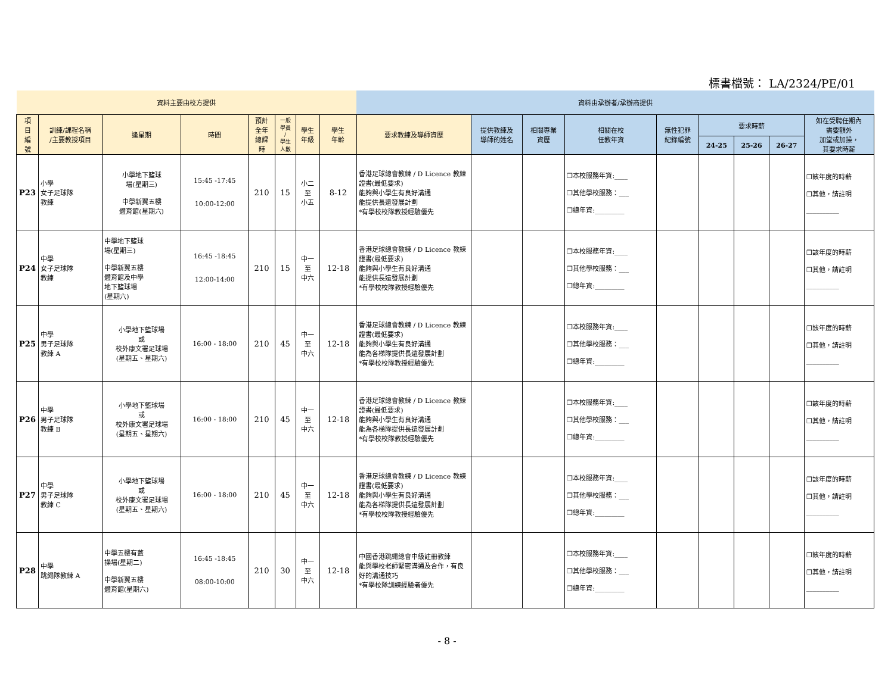標書檔號： LA/2324/PE/01
| 資料主要由校方提供 | | | | | | | | 資料由承辦者/承辦商提供 | | | | | | | | |
| --- | --- | --- | --- | --- | --- | --- | --- | --- | --- | --- | --- | --- | --- | --- | --- | --- |
| 項 目 編 號 | 訓練/課程名稱 /主要教授項目 | 逢星期 | 時間 | 預計 全年 總課 時 | 一般 學員 / 學生 人數 | 學生 年級 | 學生 年齡 | 要求教練及導師資歷 | 提供教練及 導師的姓名 | 相關專業 資歷 | 相關在校 任教年資 | 無性犯罪 紀錄編號 | 要求時薪 | | | 如在受聘任期內 需要額外 加堂或加操， 其要求時薪 |
| | | | | | | | | | | | | | 24-25 | 25-26 | 26-27 | |
| P23 | 小學 女子足球隊 教練 | 小學地下籃球 場(星期三) 中學新翼五樓 體育館(星期六) | 15:45 -17:45 10:00-12:00 | 210 | 15 | 小二 至 小五 | 8-12 | 香港足球總會教練 / D Licence 教練證書(最低要求) 能夠與小學生有良好溝通 能提供長遠發展計劃 *有學校校隊教授經驗優先 | | | ❒本校服務年資:____ ❒其他學校服務：___ ❒總年資:_________ | | | | | ❒該年度的時薪 ❒其他，請註明 __________ |
| P24 | 中學 女子足球隊 教練 | 中學地下籃球 場(星期三) 中學新翼五樓 體育館及中學 地下籃球場 (星期六) | 16:45 -18:45 12:00-14:00 | 210 | 15 | 中一 至 中六 | 12-18 | 香港足球總會教練 / D Licence 教練證書(最低要求) 能夠與小學生有良好溝通 能提供長遠發展計劃 *有學校校隊教授經驗優先 | | | ❒本校服務年資:____ ❒其他學校服務：___ ❒總年資:_________ | | | | | ❒該年度的時薪 ❒其他，請註明 __________ |
| P25 | 中學 男子足球隊 教練 A | 小學地下籃球場 或 校外康文署足球場 (星期五、星期六) | 16:00 - 18:00 | 210 | 45 | 中一 至 中六 | 12-18 | 香港足球總會教練 / D Licence 教練證書(最低要求) 能夠與小學生有良好溝通 能為各梯隊提供長遠發展計劃 *有學校校隊教授經驗優先 | | | ❒本校服務年資:____ ❒其他學校服務：___ ❒總年資:_________ | | | | | ❒該年度的時薪 ❒其他，請註明 __________ |
| P26 | 中學 男子足球隊 教練 B | 小學地下籃球場 或 校外康文署足球場 (星期五、星期六) | 16:00 - 18:00 | 210 | 45 | 中一 至 中六 | 12-18 | 香港足球總會教練 / D Licence 教練證書(最低要求) 能夠與小學生有良好溝通 能為各梯隊提供長遠發展計劃 *有學校校隊教授經驗優先 | | | ❒本校服務年資:____ ❒其他學校服務：___ ❒總年資:_________ | | | | | ❒該年度的時薪 ❒其他，請註明 __________ |
| P27 | 中學 男子足球隊 教練 C | 小學地下籃球場 或 校外康文署足球場 (星期五、星期六) | 16:00 - 18:00 | 210 | 45 | 中一 至 中六 | 12-18 | 香港足球總會教練 / D Licence 教練證書(最低要求) 能夠與小學生有良好溝通 能為各梯隊提供長遠發展計劃 *有學校校隊教授經驗優先 | | | ❒本校服務年資:____ ❒其他學校服務：___ ❒總年資:_________ | | | | | ❒該年度的時薪 ❒其他，請註明 __________ |
| P28 | 中學 跳繩隊教練 A | 中學五樓有蓋 操場(星期二) 中學新翼五樓 體育館(星期六) | 16:45 -18:45 08:00-10:00 | 210 | 30 | 中一 至 中六 | 12-18 | 中國香港跳繩總會中級註冊教練 能與學校老師緊密溝通及合作，有良好的溝通技巧 *有學校隊訓練經驗者優先 | | | ❒本校服務年資:____ ❒其他學校服務：___ ❒總年資:_________ | | | | | ❒該年度的時薪 ❒其他，請註明 __________ |
- 8 -